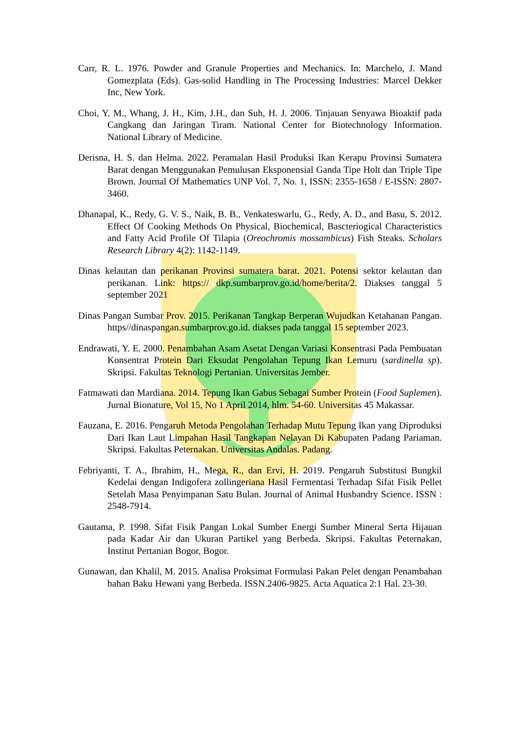Carr, R. L. 1976. Powder and Granule Properties and Mechanics. In: Marchelo, J. Mand Gomezplata (Eds). Gas-solid Handling in The Processing Industries: Marcel Dekker Inc, New York.
Choi, Y. M., Whang, J. H., Kim, J.H., dan Suh, H. J. 2006. Tinjauan Senyawa Bioaktif pada Cangkang dan Jaringan Tiram. National Center for Biotechnology Information. National Library of Medicine.
Derisna, H. S. dan Helma. 2022. Peramalan Hasil Produksi Ikan Kerapu Provinsi Sumatera Barat dengan Menggunakan Pemulusan Eksponensial Ganda Tipe Holt dan Triple Tipe Brown. Journal Of Mathematics UNP Vol. 7, No. 1, ISSN: 2355-1658 / E-ISSN: 2807-3460.
Dhanapal, K., Redy, G. V. S., Naik, B. B., Venkateswarlu, G., Redy, A. D., and Basu, S. 2012. Effect Of Cooking Methods On Physical, Biochemical, Bascteriogical Characteristics and Fatty Acid Profile Of Tilapia (Oreochromis mossambicus) Fish Steaks. Scholars Research Library 4(2): 1142-1149.
Dinas kelautan dan perikanan Provinsi sumatera barat. 2021. Potensi sektor kelautan dan perikanan. Link: https:// dkp.sumbarprov.go.id/home/berita/2. Diakses tanggal 5 september 2021
Dinas Pangan Sumbar Prov. 2015. Perikanan Tangkap Berperan Wujudkan Ketahanan Pangan. https//dinaspangan.sumbarprov.go.id. diakses pada tanggal 15 september 2023.
Endrawati, Y. E. 2000. Penambahan Asam Asetat Dengan Variasi Konsentrasi Pada Pembuatan Konsentrat Protein Dari Eksudat Pengolahan Tepung Ikan Lemuru (sardinella sp). Skripsi. Fakultas Teknologi Pertanian. Universitas Jember.
Fatmawati dan Mardiana. 2014. Tepung Ikan Gabus Sebagai Sumber Protein (Food Suplemen). Jurnal Bionature, Vol 15, No 1 April 2014, hlm. 54-60. Universitas 45 Makassar.
Fauzana, E. 2016. Pengaruh Metoda Pengolahan Terhadap Mutu Tepung Ikan yang Diproduksi Dari Ikan Laut Limpahan Hasil Tangkapan Nelayan Di Kabupaten Padang Pariaman. Skripsi. Fakultas Peternakan. Universitas Andalas. Padang.
Febriyanti, T. A., Ibrahim, H., Mega, R., dan Ervi, H. 2019. Pengaruh Substitusi Bungkil Kedelai dengan Indigofera zollingeriana Hasil Fermentasi Terhadap Sifat Fisik Pellet Setelah Masa Penyimpanan Satu Bulan. Journal of Animal Husbandry Science. ISSN : 2548-7914.
Gautama, P. 1998. Sifat Fisik Pangan Lokal Sumber Energi Sumber Mineral Serta Hijauan pada Kadar Air dan Ukuran Partikel yang Berbeda. Skripsi. Fakultas Peternakan, Institut Pertanian Bogor, Bogor.
Gunawan, dan Khalil, M. 2015. Analisa Proksimat Formulasi Pakan Pelet dengan Penambahan bahan Baku Hewani yang Berbeda. ISSN.2406-9825. Acta Aquatica 2:1 Hal. 23-30.